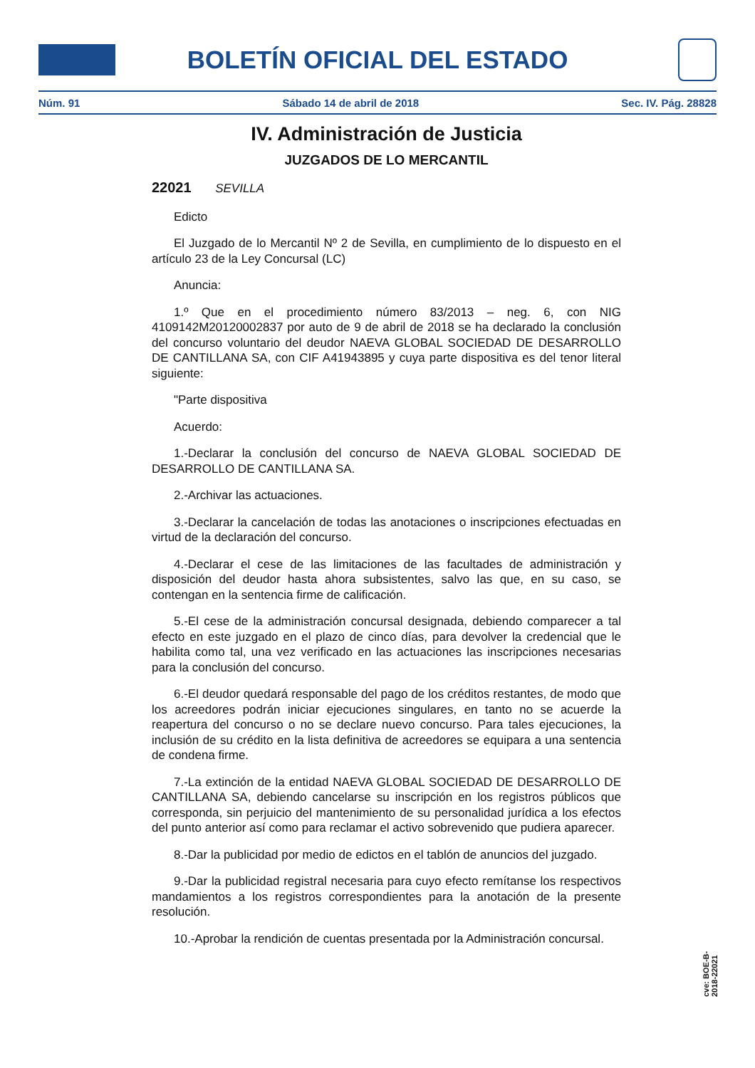BOLETÍN OFICIAL DEL ESTADO
Núm. 91 Sábado 14 de abril de 2018 Sec. IV. Pág. 28828
IV. Administración de Justicia
JUZGADOS DE LO MERCANTIL
22021 SEVILLA
Edicto
El Juzgado de lo Mercantil Nº 2 de Sevilla, en cumplimiento de lo dispuesto en el artículo 23 de la Ley Concursal (LC)
Anuncia:
1.º Que en el procedimiento número 83/2013 – neg. 6, con NIG 4109142M20120002837 por auto de 9 de abril de 2018 se ha declarado la conclusión del concurso voluntario del deudor NAEVA GLOBAL SOCIEDAD DE DESARROLLO DE CANTILLANA SA, con CIF A41943895 y cuya parte dispositiva es del tenor literal siguiente:
"Parte dispositiva
Acuerdo:
1.-Declarar la conclusión del concurso de NAEVA GLOBAL SOCIEDAD DE DESARROLLO DE CANTILLANA SA.
2.-Archivar las actuaciones.
3.-Declarar la cancelación de todas las anotaciones o inscripciones efectuadas en virtud de la declaración del concurso.
4.-Declarar el cese de las limitaciones de las facultades de administración y disposición del deudor hasta ahora subsistentes, salvo las que, en su caso, se contengan en la sentencia firme de calificación.
5.-El cese de la administración concursal designada, debiendo comparecer a tal efecto en este juzgado en el plazo de cinco días, para devolver la credencial que le habilita como tal, una vez verificado en las actuaciones las inscripciones necesarias para la conclusión del concurso.
6.-El deudor quedará responsable del pago de los créditos restantes, de modo que los acreedores podrán iniciar ejecuciones singulares, en tanto no se acuerde la reapertura del concurso o no se declare nuevo concurso. Para tales ejecuciones, la inclusión de su crédito en la lista definitiva de acreedores se equipara a una sentencia de condena firme.
7.-La extinción de la entidad NAEVA GLOBAL SOCIEDAD DE DESARROLLO DE CANTILLANA SA, debiendo cancelarse su inscripción en los registros públicos que corresponda, sin perjuicio del mantenimiento de su personalidad jurídica a los efectos del punto anterior así como para reclamar el activo sobrevenido que pudiera aparecer.
8.-Dar la publicidad por medio de edictos en el tablón de anuncios del juzgado.
9.-Dar la publicidad registral necesaria para cuyo efecto remítanse los respectivos mandamientos a los registros correspondientes para la anotación de la presente resolución.
10.-Aprobar la rendición de cuentas presentada por la Administración concursal.
cve: BOE-B-2018-22021